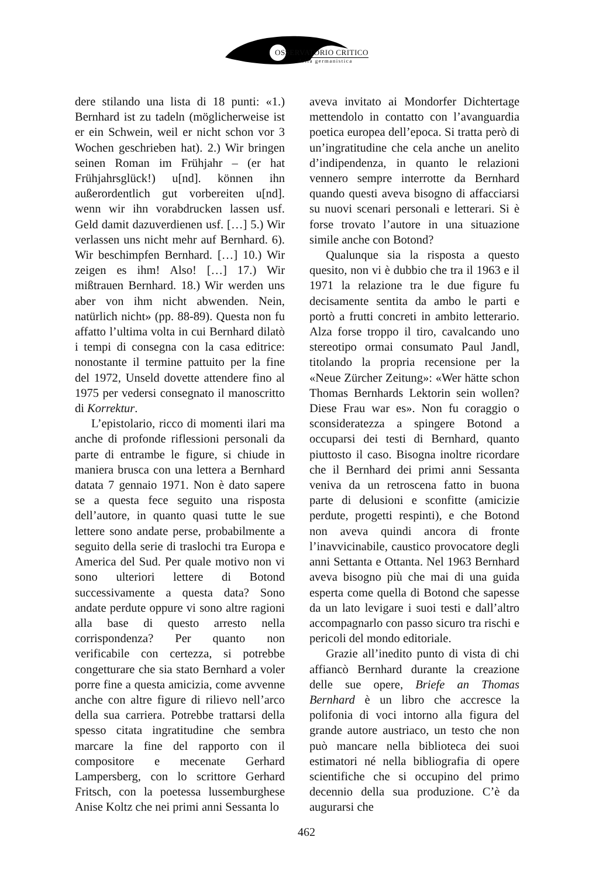OSSERVATORIO CRITICO
della germanistica
dere stilando una lista di 18 punti: «1.) Bernhard ist zu tadeln (möglicherweise ist er ein Schwein, weil er nicht schon vor 3 Wochen geschrieben hat). 2.) Wir bringen seinen Roman im Frühjahr – (er hat Frühjahrsglück!) u[nd]. können ihn außerordentlich gut vorbereiten u[nd]. wenn wir ihn vorabdrucken lassen usf. Geld damit dazuverdienen usf. […] 5.) Wir verlassen uns nicht mehr auf Bernhard. 6). Wir beschimpfen Bernhard. […] 10.) Wir zeigen es ihm! Also! […] 17.) Wir mißtrauen Bernhard. 18.) Wir werden uns aber von ihm nicht abwenden. Nein, natürlich nicht» (pp. 88-89). Questa non fu affatto l’ultima volta in cui Bernhard dilatò i tempi di consegna con la casa editrice: nonostante il termine pattuito per la fine del 1972, Unseld dovette attendere fino al 1975 per vedersi consegnato il manoscritto di Korrektur.
L’epistolario, ricco di momenti ilari ma anche di profonde riflessioni personali da parte di entrambe le figure, si chiude in maniera brusca con una lettera a Bernhard datata 7 gennaio 1971. Non è dato sapere se a questa fece seguito una risposta dell’autore, in quanto quasi tutte le sue lettere sono andate perse, probabilmente a seguito della serie di traslochi tra Europa e America del Sud. Per quale motivo non vi sono ulteriori lettere di Botond successivamente a questa data? Sono andate perdute oppure vi sono altre ragioni alla base di questo arresto nella corrispondenza? Per quanto non verificabile con certezza, si potrebbe congetturare che sia stato Bernhard a voler porre fine a questa amicizia, come avvenne anche con altre figure di rilievo nell’arco della sua carriera. Potrebbe trattarsi della spesso citata ingratitudine che sembra marcare la fine del rapporto con il compositore e mecenate Gerhard Lampersberg, con lo scrittore Gerhard Fritsch, con la poetessa lussemburghese Anise Koltz che nei primi anni Sessanta lo
aveva invitato ai Mondorfer Dichtertage mettendolo in contatto con l’avanguardia poetica europea dell’epoca. Si tratta però di un’ingratitudine che cela anche un anelito d’indipendenza, in quanto le relazioni vennero sempre interrotte da Bernhard quando questi aveva bisogno di affacciarsi su nuovi scenari personali e letterari. Si è forse trovato l’autore in una situazione simile anche con Botond?
Qualunque sia la risposta a questo quesito, non vi è dubbio che tra il 1963 e il 1971 la relazione tra le due figure fu decisamente sentita da ambo le parti e portò a frutti concreti in ambito letterario. Alza forse troppo il tiro, cavalcando uno stereotipo ormai consumato Paul Jandl, titolando la propria recensione per la «Neue Zürcher Zeitung»: «Wer hätte schon Thomas Bernhards Lektorin sein wollen? Diese Frau war es». Non fu coraggio o sconsideratezza a spingere Botond a occuparsi dei testi di Bernhard, quanto piuttosto il caso. Bisogna inoltre ricordare che il Bernhard dei primi anni Sessanta veniva da un retroscena fatto in buona parte di delusioni e sconfitte (amicizie perdute, progetti respinti), e che Botond non aveva quindi ancora di fronte l’inavvicinabile, caustico provocatore degli anni Settanta e Ottanta. Nel 1963 Bernhard aveva bisogno più che mai di una guida esperta come quella di Botond che sapesse da un lato levigare i suoi testi e dall’altro accompagnarlo con passo sicuro tra rischi e pericoli del mondo editoriale.
Grazie all’inedito punto di vista di chi affiancò Bernhard durante la creazione delle sue opere, Briefe an Thomas Bernhard è un libro che accresce la polifonia di voci intorno alla figura del grande autore austriaco, un testo che non può mancare nella biblioteca dei suoi estimatori né nella bibliografia di opere scientifiche che si occupino del primo decennio della sua produzione. C’è da augurarsi che
462